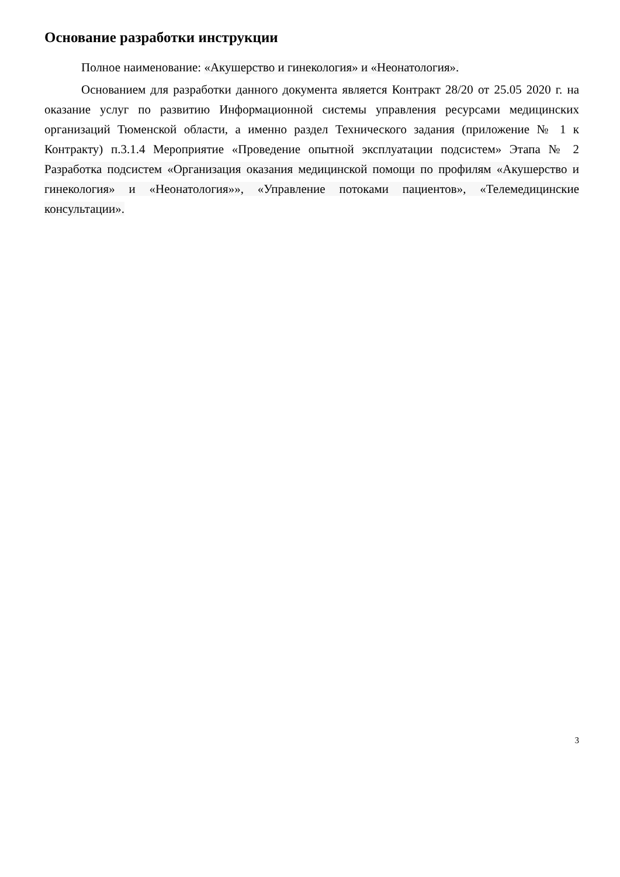Основание разработки инструкции
Полное наименование: «Акушерство и гинекология» и «Неонатология».
Основанием для разработки данного документа является Контракт 28/20 от 25.05 2020 г. на оказание услуг по развитию Информационной системы управления ресурсами медицинских организаций Тюменской области, а именно раздел Технического задания (приложение № 1 к Контракту) п.3.1.4 Мероприятие «Проведение опытной эксплуатации подсистем» Этапа № 2 Разработка подсистем «Организация оказания медицинской помощи по профилям «Акушерство и гинекология» и «Неонатология»», «Управление потоками пациентов», «Телемедицинские консультации».
3